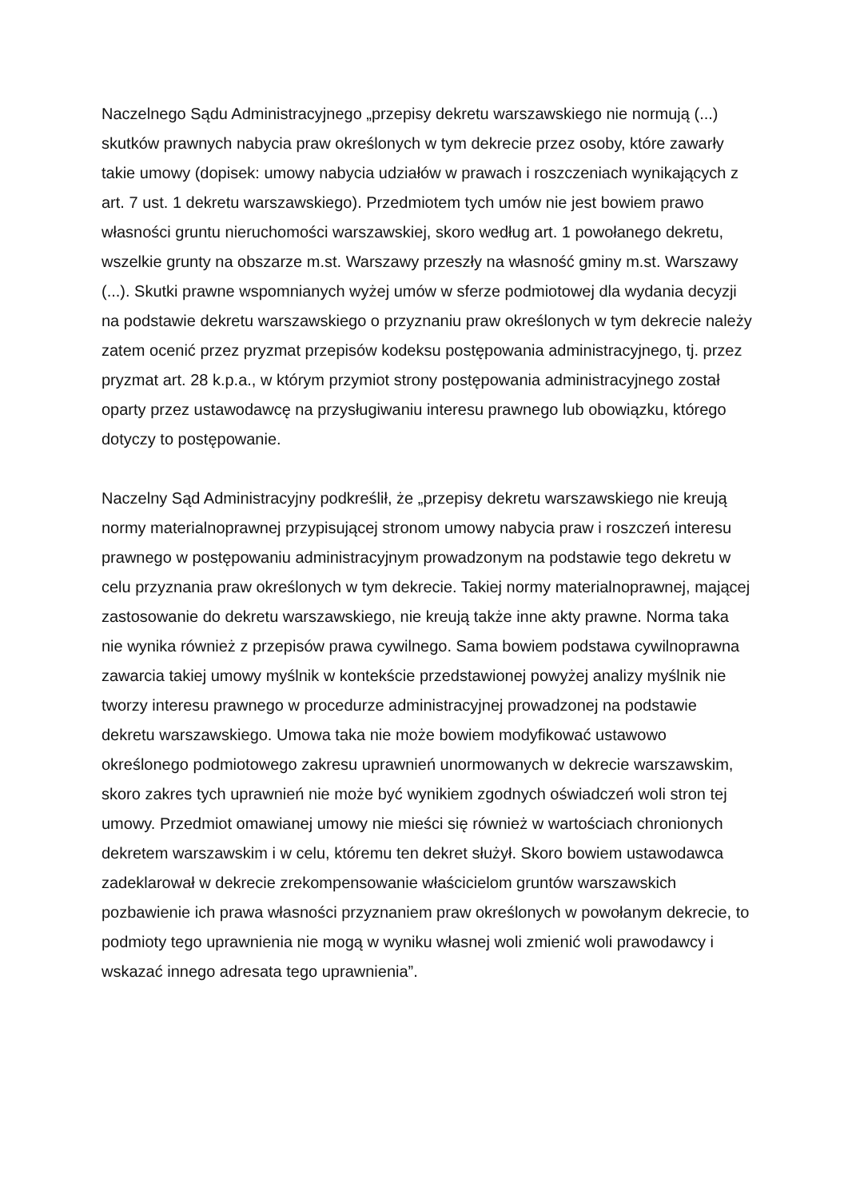Naczelnego Sądu Administracyjnego „przepisy dekretu warszawskiego nie normują (...) skutków prawnych nabycia praw określonych w tym dekrecie przez osoby, które zawarły takie umowy (dopisek: umowy nabycia udziałów w prawach i roszczeniach wynikających z art. 7 ust. 1 dekretu warszawskiego). Przedmiotem tych umów nie jest bowiem prawo własności gruntu nieruchomości warszawskiej, skoro według art. 1 powołanego dekretu, wszelkie grunty na obszarze m.st. Warszawy przeszły na własność gminy m.st. Warszawy (...). Skutki prawne wspomnianych wyżej umów w sferze podmiotowej dla wydania decyzji na podstawie dekretu warszawskiego o przyznaniu praw określonych w tym dekrecie należy zatem ocenić przez pryzmat przepisów kodeksu postępowania administracyjnego, tj. przez pryzmat art. 28 k.p.a., w którym przymiot strony postępowania administracyjnego został oparty przez ustawodawcę na przysługiwaniu interesu prawnego lub obowiązku, którego dotyczy to postępowanie.
Naczelny Sąd Administracyjny podkreślił, że „przepisy dekretu warszawskiego nie kreują normy materialnoprawnej przypisującej stronom umowy nabycia praw i roszczeń interesu prawnego w postępowaniu administracyjnym prowadzonym na podstawie tego dekretu w celu przyznania praw określonych w tym dekrecie. Takiej normy materialnoprawnej, mającej zastosowanie do dekretu warszawskiego, nie kreują także inne akty prawne. Norma taka nie wynika również z przepisów prawa cywilnego. Sama bowiem podstawa cywilnoprawna zawarcia takiej umowy myślnik w kontekście przedstawionej powyżej analizy myślnik nie tworzy interesu prawnego w procedurze administracyjnej prowadzonej na podstawie dekretu warszawskiego. Umowa taka nie może bowiem modyfikować ustawowo określonego podmiotowego zakresu uprawnień unormowanych w dekrecie warszawskim, skoro zakres tych uprawnień nie może być wynikiem zgodnych oświadczeń woli stron tej umowy. Przedmiot omawianej umowy nie mieści się również w wartościach chronionych dekretem warszawskim i w celu, któremu ten dekret służył. Skoro bowiem ustawodawca zadeklarował w dekrecie zrekompensowanie właścicielom gruntów warszawskich pozbawienie ich prawa własności przyznaniem praw określonych w powołanym dekrecie, to podmioty tego uprawnienia nie mogą w wyniku własnej woli zmienić woli prawodawcy i wskazać innego adresata tego uprawnienia”.